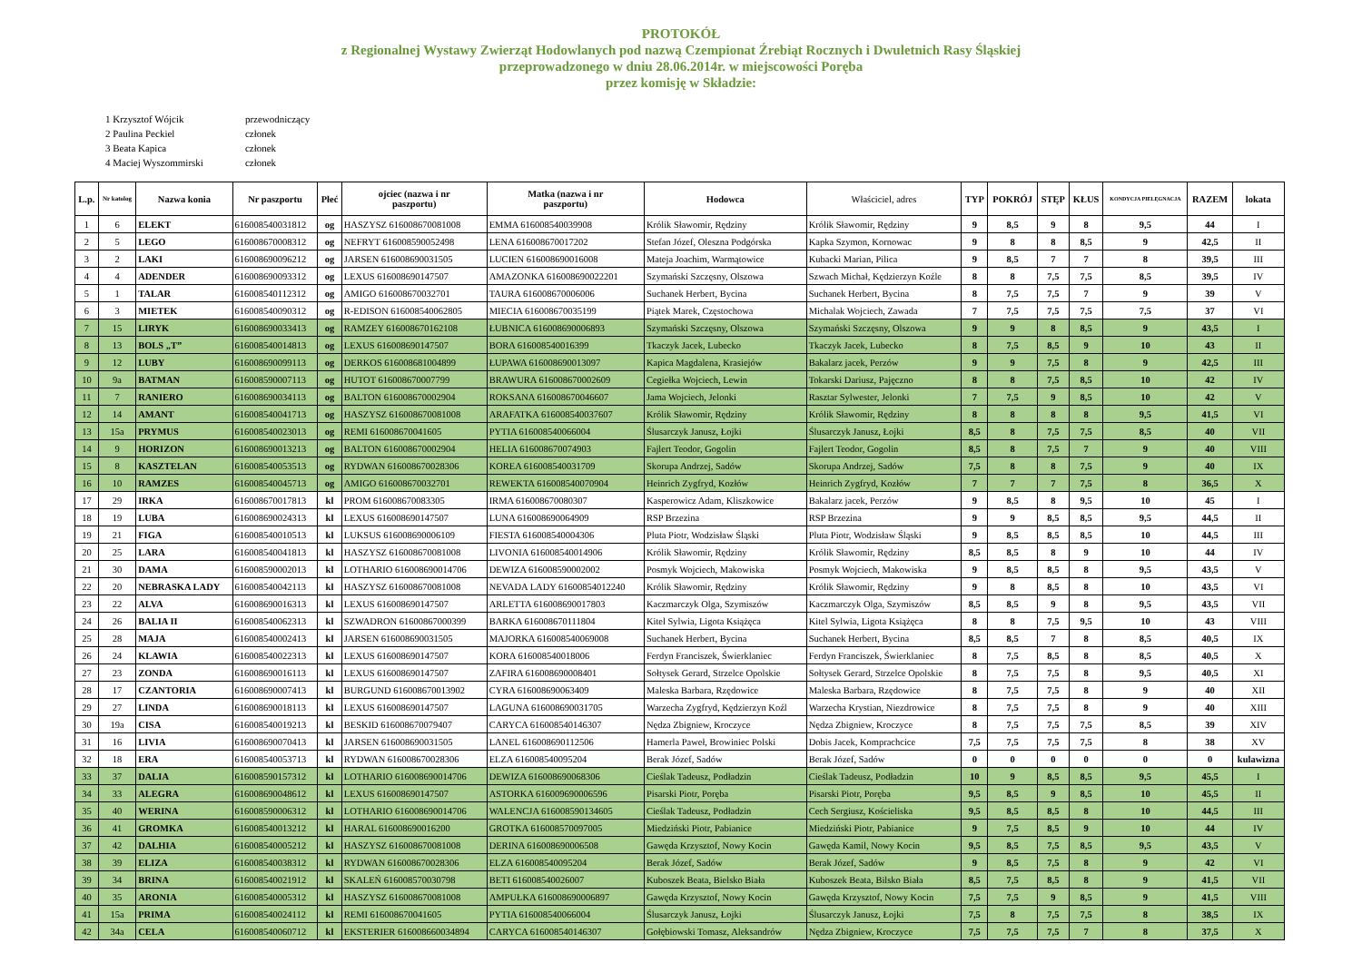PROTOKÓŁ
z Regionalnej Wystawy Zwierząt Hodowlanych pod nazwą Czempionat Źrebiąt Rocznych i Dwuletnich Rasy Śląskiej
przeprowadzonego w dniu 28.06.2014r. w miejscowości Poręba
przez komisję w Składzie:
| 1 Krzysztof Wójcik | przewodniczący |
| 2 Paulina Peckiel | członek |
| 3 Beata Kapica | członek |
| 4 Maciej Wyszommirski | członek |
| L.p. | Nr katolog | Nazwa konia | Nr paszportu | Płeć | ojciec (nazwa i nr paszportu) | Matka (nazwa i nr paszportu) | Hodowca | Właściciel, adres | TYP | POKRÓJ | STĘP | KŁUS | KONDYCJA PIELĘGNACJA | RAZEM | lokata |
| --- | --- | --- | --- | --- | --- | --- | --- | --- | --- | --- | --- | --- | --- | --- | --- |
| 1 | 6 | ELEKT | 616008540031812 | og | HASZYSZ 616008670081008 | EMMA 616008540039908 | Królik Sławomir, Rędziny | Królik Sławomir, Rędziny | 9 | 8,5 | 9 | 8 | 9,5 | 44 | I |
| 2 | 5 | LEGO | 616008670008312 | og | NEFRYT 616008590052498 | LENA 616008670017202 | Stefan Józef, Oleszna Podgórska | Kapka Szymon, Kornowac | 9 | 8 | 8 | 8,5 | 9 | 42,5 | II |
| 3 | 2 | LAKI | 616008690096212 | og | JARSEN 616008690031505 | LUCIEN 616008690016008 | Mateja Joachim, Warmątowice | Kubacki Marian, Pilica | 9 | 8,5 | 7 | 7 | 8 | 39,5 | III |
| 4 | 4 | ADENDER | 616008690093312 | og | LEXUS 616008690147507 | AMAZONKA 616008690022201 | Szymański Szczęsny, Olszowa | Szwach Michał, Kędzierzyn Koźle | 8 | 8 | 7,5 | 7,5 | 8,5 | 39,5 | IV |
| 5 | 1 | TALAR | 616008540112312 | og | AMIGO 616008670032701 | TAURA 616008670006006 | Suchanek Herbert, Bycina | Suchanek Herbert, Bycina | 8 | 7,5 | 7,5 | 7 | 9 | 39 | V |
| 6 | 3 | MIETEK | 616008540090312 | og | R-EDISON 616008540062805 | MIECIA 616008670035199 | Piątek Marek, Częstochowa | Michalak Wojciech, Zawada | 7 | 7,5 | 7,5 | 7,5 | 7,5 | 37 | VI |
| 7 | 15 | LIRYK | 616008690033413 | og | RAMZEY 616008670162108 | ŁUBNICA 616008690006893 | Szymański Szczęsny, Olszowa | Szymański Szczęsny, Olszowa | 9 | 9 | 8 | 8,5 | 9 | 43,5 | I |
| 8 | 13 | BOLS „T” | 616008540014813 | og | LEXUS 616008690147507 | BORA 616008540016399 | Tkaczyk Jacek, Lubecko | Tkaczyk Jacek, Lubecko | 8 | 7,5 | 8,5 | 9 | 10 | 43 | II |
| 9 | 12 | LUBY | 616008690099113 | og | DERKOS 616008681004899 | ŁUPAWA 616008690013097 | Kapica Magdalena, Krasiejów | Bakalarz jacek, Perzów | 9 | 9 | 7,5 | 8 | 9 | 42,5 | III |
| 10 | 9a | BATMAN | 616008590007113 | og | HUTOT 616008670007799 | BRAWURA 616008670002609 | Cegiełka Wojciech, Lewin | Tokarski Dariusz, Pajęczno | 8 | 8 | 7,5 | 8,5 | 10 | 42 | IV |
| 11 | 7 | RANIERO | 616008690034113 | og | BALTON 616008670002904 | ROKSANA 616008670046607 | Jama Wojciech, Jelonki | Rasztar Sylwester, Jelonki | 7 | 7,5 | 9 | 8,5 | 10 | 42 | V |
| 12 | 14 | AMANT | 616008540041713 | og | HASZYSZ 616008670081008 | ARAFATKA 616008540037607 | Królik Sławomir, Rędziny | Królik Sławomir, Rędziny | 8 | 8 | 8 | 8 | 9,5 | 41,5 | VI |
| 13 | 15a | PRYMUS | 616008540023013 | og | REMI 616008670041605 | PYTIA 616008540066004 | Ślusarczyk Janusz, Łojki | Ślusarczyk Janusz, Łojki | 8,5 | 8 | 7,5 | 7,5 | 8,5 | 40 | VII |
| 14 | 9 | HORIZON | 616008690013213 | og | BALTON 616008670002904 | HELIA 616008670074903 | Fajlert Teodor, Gogolin | Fajlert Teodor, Gogolin | 8,5 | 8 | 7,5 | 7 | 9 | 40 | VIII |
| 15 | 8 | KASZTELAN | 616008540053513 | og | RYDWAN 616008670028306 | KOREA 616008540031709 | Skorupa Andrzej, Sadów | Skorupa Andrzej, Sadów | 7,5 | 8 | 8 | 7,5 | 9 | 40 | IX |
| 16 | 10 | RAMZES | 616008540045713 | og | AMIGO 616008670032701 | REWEKTA 616008540070904 | Heinrich Zygfryd, Kozłów | Heinrich Zygfryd, Kozłów | 7 | 7 | 7 | 7,5 | 8 | 36,5 | X |
| 17 | 29 | IRKA | 616008670017813 | kl | PROM 616008670083305 | IRMA 616008670080307 | Kasperowicz Adam, Kliszkowice | Bakalarz jacek, Perzów | 9 | 8,5 | 8 | 9,5 | 10 | 45 | I |
| 18 | 19 | LUBA | 616008690024313 | kl | LEXUS 616008690147507 | LUNA 616008690064909 | RSP Brzezina | RSP Brzezina | 9 | 9 | 8,5 | 8,5 | 9,5 | 44,5 | II |
| 19 | 21 | FIGA | 616008540010513 | kl | LUKSUS 616008690006109 | FIESTA 616008540004306 | Pluta Piotr, Wodzisław Śląski | Pluta Piotr, Wodzisław Śląski | 9 | 8,5 | 8,5 | 8,5 | 10 | 44,5 | III |
| 20 | 25 | LARA | 616008540041813 | kl | HASZYSZ 616008670081008 | LIVONIA 616008540014906 | Królik Sławomir, Rędziny | Królik Sławomir, Rędziny | 8,5 | 8,5 | 8 | 9 | 10 | 44 | IV |
| 21 | 30 | DAMA | 616008590002013 | kl | LOTHARIO 616008690014706 | DEWIZA 616008590002002 | Posmyk Wojciech, Makowiska | Posmyk Wojciech, Makowiska | 9 | 8,5 | 8,5 | 8 | 9,5 | 43,5 | V |
| 22 | 20 | NEBRASKA LADY | 616008540042113 | kl | HASZYSZ 616008670081008 | NEVADA LADY 61600854012240 | Królik Sławomir, Rędziny | Królik Sławomir, Rędziny | 9 | 8 | 8,5 | 8 | 10 | 43,5 | VI |
| 23 | 22 | ALVA | 616008690016313 | kl | LEXUS 616008690147507 | ARLETTA 616008690017803 | Kaczmarczyk Olga, Szymiszów | Kaczmarczyk Olga, Szymiszów | 8,5 | 8,5 | 9 | 8 | 9,5 | 43,5 | VII |
| 24 | 26 | BALIA II | 616008540062313 | kl | SZWADRON 61600867000399 | BARKA 616008670111804 | Kitel Sylwia, Ligota Książęca | Kitel Sylwia, Ligota Książęca | 8 | 8 | 7,5 | 9,5 | 10 | 43 | VIII |
| 25 | 28 | MAJA | 616008540002413 | kl | JARSEN 616008690031505 | MAJORKA 616008540069008 | Suchanek Herbert, Bycina | Suchanek Herbert, Bycina | 8,5 | 8,5 | 7 | 8 | 8,5 | 40,5 | IX |
| 26 | 24 | KLAWIA | 616008540022313 | kl | LEXUS 616008690147507 | KORA 616008540018006 | Ferdyn Franciszek, Świerklaniec | Ferdyn Franciszek, Świerklaniec | 8 | 7,5 | 8,5 | 8 | 8,5 | 40,5 | X |
| 27 | 23 | ZONDA | 616008690016113 | kl | LEXUS 616008690147507 | ZAFIRA 616008690008401 | Sołtysek Gerard, Strzelce Opolskie | Sołtysek Gerard, Strzelce Opolskie | 8 | 7,5 | 7,5 | 8 | 9,5 | 40,5 | XI |
| 28 | 17 | CZANTORIA | 616008690007413 | kl | BURGUND 616008670013902 | CYRA 616008690063409 | Maleska Barbara, Rzędowice | Maleska Barbara, Rzędowice | 8 | 7,5 | 7,5 | 8 | 9 | 40 | XII |
| 29 | 27 | LINDA | 616008690018113 | kl | LEXUS 616008690147507 | LAGUNA 616008690031705 | Warzecha Zygfryd, Kędzierzyn Koźl | Warzecha Krystian, Niezdrowice | 8 | 7,5 | 7,5 | 8 | 9 | 40 | XIII |
| 30 | 19a | CISA | 616008540019213 | kl | BESKID 616008670079407 | CARYCA 616008540146307 | Nędza Zbigniew, Kroczyce | Nędza Zbigniew, Kroczyce | 8 | 7,5 | 7,5 | 7,5 | 8,5 | 39 | XIV |
| 31 | 16 | LIVIA | 616008690070413 | kl | JARSEN 616008690031505 | LANEL 616008690112506 | Hamerla Paweł, Browiniec Polski | Dobis Jacek, Komprachcice | 7,5 | 7,5 | 7,5 | 7,5 | 8 | 38 | XV |
| 32 | 18 | ERA | 616008540053713 | kl | RYDWAN 616008670028306 | ELZA 616008540095204 | Berak Józef, Sadów | Berak Józef, Sadów | 0 | 0 | 0 | 0 | 0 | 0 | kulawizna |
| 33 | 37 | DALIA | 616008590157312 | kl | LOTHARIO 616008690014706 | DEWIZA 616008690068306 | Cieślak Tadeusz, Podładzin | Cieślak Tadeusz, Podładzin | 10 | 9 | 8,5 | 8,5 | 9,5 | 45,5 | I |
| 34 | 33 | ALEGRA | 616008690048612 | kl | LEXUS 616008690147507 | ASTORKA 616009690006596 | Pisarski Piotr, Poręba | Pisarski Piotr, Poręba | 9,5 | 8,5 | 9 | 8,5 | 10 | 45,5 | II |
| 35 | 40 | WERINA | 616008590006312 | kl | LOTHARIO 616008690014706 | WALENCJA 616008590134605 | Cieślak Tadeusz, Podładzin | Cech Sergiusz, Kościeliska | 9,5 | 8,5 | 8,5 | 8 | 10 | 44,5 | III |
| 36 | 41 | GROMKA | 616008540013212 | kl | HARAL 616008690016200 | GROTKA 616008570097005 | Miedziński Piotr, Pabianice | Miedziński Piotr, Pabianice | 9 | 7,5 | 8,5 | 9 | 10 | 44 | IV |
| 37 | 42 | DALHIA | 616008540005212 | kl | HASZYSZ 616008670081008 | DERINA 616008690006508 | Gawęda Krzysztof, Nowy Kocin | Gawęda Kamil, Nowy Kocin | 9,5 | 8,5 | 7,5 | 8,5 | 9,5 | 43,5 | V |
| 38 | 39 | ELIZA | 616008540038312 | kl | RYDWAN 616008670028306 | ELZA 616008540095204 | Berak Józef, Sadów | Berak Józef, Sadów | 9 | 8,5 | 7,5 | 8 | 9 | 42 | VI |
| 39 | 34 | BRINA | 616008540021912 | kl | SKALEŃ 616008570030798 | BETI 616008540026007 | Kuboszek Beata, Bielsko Biała | Kuboszek Beata, Bilsko Biała | 8,5 | 7,5 | 8,5 | 8 | 9 | 41,5 | VII |
| 40 | 35 | ARONIA | 616008540005312 | kl | HASZYSZ 616008670081008 | AMPUŁKA 616008690006897 | Gawęda Krzysztof, Nowy Kocin | Gawęda Krzysztof, Nowy Kocin | 7,5 | 7,5 | 9 | 8,5 | 9 | 41,5 | VIII |
| 41 | 15a | PRIMA | 616008540024112 | kl | REMI 616008670041605 | PYTIA 616008540066004 | Ślusarczyk Janusz, Łojki | Ślusarczyk Janusz, Łojki | 7,5 | 8 | 7,5 | 7,5 | 8 | 38,5 | IX |
| 42 | 34a | CELA | 616008540060712 | kl | EKSTERIER 616008660034894 | CARYCA 616008540146307 | Gołębiowski Tomasz, Aleksandrów | Nędza Zbigniew, Kroczyce | 7,5 | 7,5 | 7,5 | 7 | 8 | 37,5 | X |